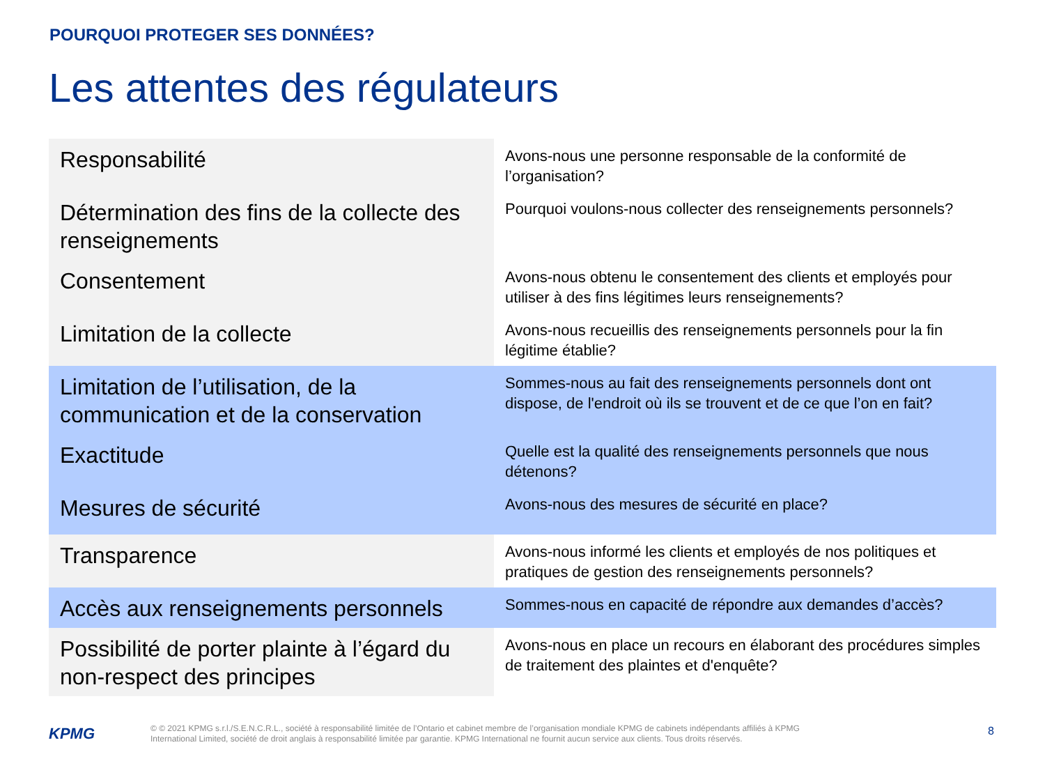POURQUOI PROTEGER SES DONNÉES?
Les attentes des régulateurs
| Responsabilité | Avons-nous une personne responsable de la conformité de l’organisation? |
| Détermination des fins de la collecte des renseignements | Pourquoi voulons-nous collecter des renseignements personnels? |
| Consentement | Avons-nous obtenu le consentement des clients et employés pour utiliser à des fins légitimes leurs renseignements? |
| Limitation de la collecte | Avons-nous recueillis des renseignements personnels pour la fin légitime établie? |
| Limitation de l’utilisation, de la communication et de la conservation | Sommes-nous au fait des renseignements personnels dont ont dispose, de l'endroit où ils se trouvent et de ce que l’on en fait? |
| Exactitude | Quelle est la qualité des renseignements personnels que nous détenons? |
| Mesures de sécurité | Avons-nous des mesures de sécurité en place? |
| Transparence | Avons-nous informé les clients et employés de nos politiques et pratiques de gestion des renseignements personnels? |
| Accès aux renseignements personnels | Sommes-nous en capacité de répondre aux demandes d’accès? |
| Possibilité de porter plainte à l’égard du non-respect des principes | Avons-nous en place un recours en élaborant des procédures simples de traitement des plaintes et d'enquête? |
KPMG
© © 2021 KPMG s.r.l./S.E.N.C.R.L., société à responsabilité limitée de l’Ontario et cabinet membre de l’organisation mondiale KPMG de cabinets indépendants affiliés à KPMG International Limited, société de droit anglais à responsabilité limitée par garantie. KPMG International ne fournit aucun service aux clients. Tous droits réservés.
8